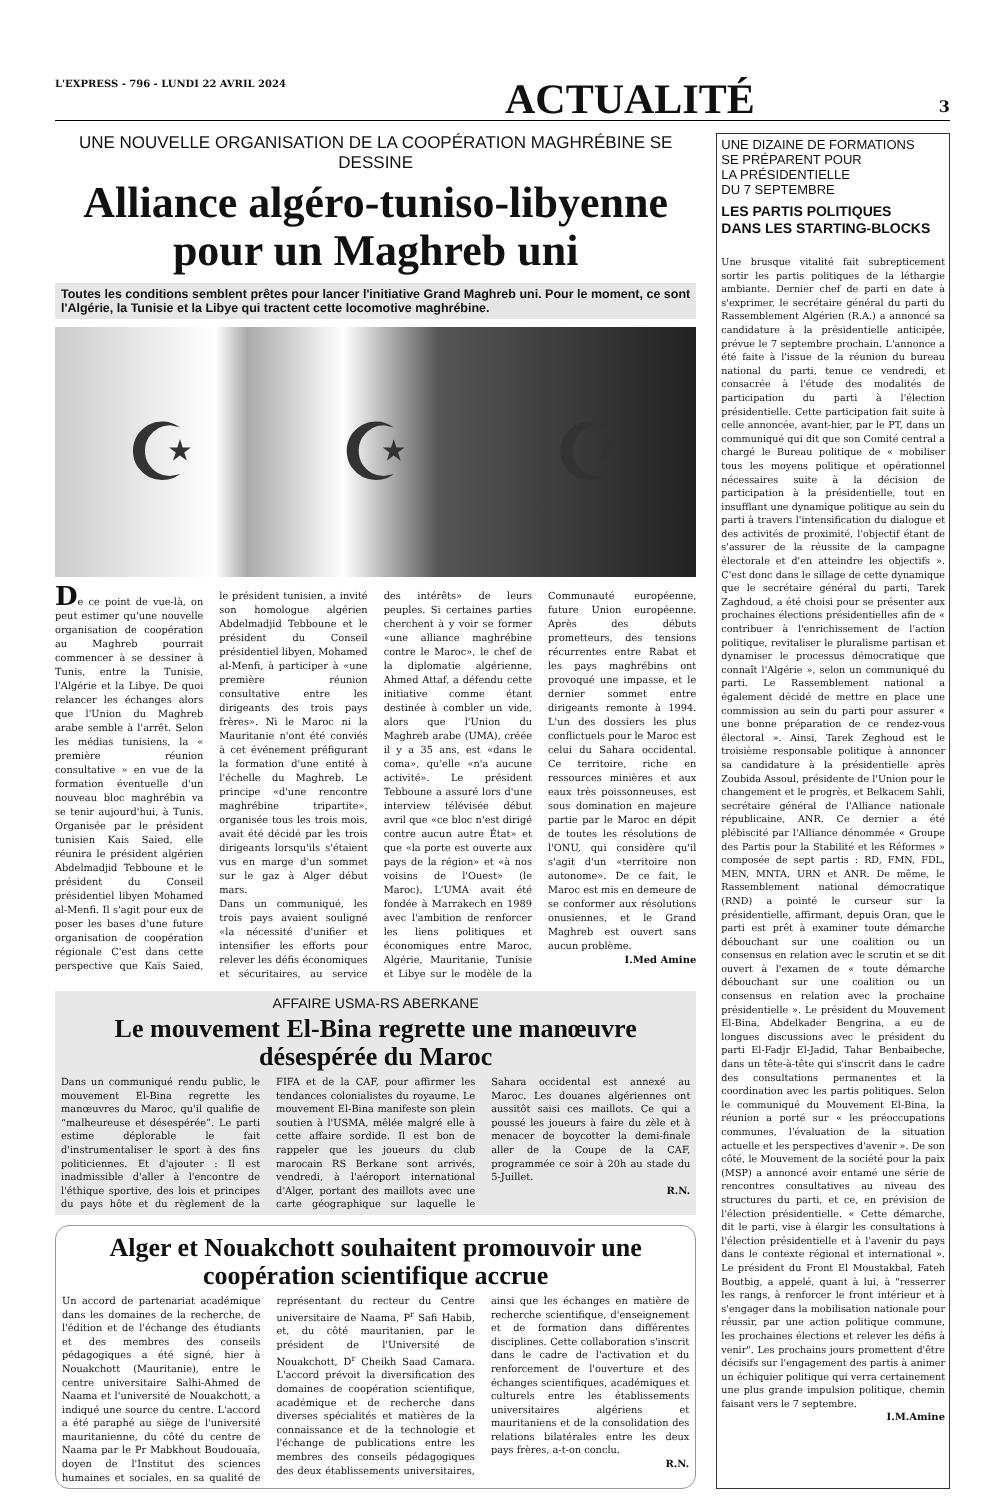L'EXPRESS - 796 - LUNDI 22 AVRIL 2024
ACTUALITÉ
3
UNE NOUVELLE ORGANISATION DE LA COOPÉRATION MAGHRÉBINE SE DESSINE
Alliance algéro-tuniso-libyenne
pour un Maghreb uni
Toutes les conditions semblent prêtes pour lancer l'initiative Grand Maghreb uni. Pour le moment, ce sont l'Algérie, la Tunisie et la Libye qui tractent cette locomotive maghrébine.
☪ ☪ ☪
De ce point de vue-là, on peut estimer qu'une nouvelle organisation de coopération au Maghreb pourrait commencer à se dessiner à Tunis, entre la Tunisie, l'Algérie et la Libye. De quoi relancer les échanges alors que l'Union du Maghreb arabe semble à l'arrêt. Selon les médias tunisiens, la « première réunion consultative » en vue de la formation éventuelle d'un nouveau bloc maghrébin va se tenir aujourd'hui, à Tunis. Organisée par le président tunisien Kais Saied, elle réunira le président algérien Abdelmadjid Tebboune et le président du Conseil présidentiel libyen Mohamed al-Menfi. Il s'agit pour eux de poser les bases d'une future organisation de coopération régionale C'est dans cette perspective que Kaïs Saied, le président tunisien, a invité son homologue algérien Abdelmadjid Tebboune et le président du Conseil présidentiel libyen, Mohamed al-Menfi, à participer à «une première réunion consultative entre les dirigeants des trois pays frères». Ni le Maroc ni la Mauritanie n'ont été conviés à cet événement préfigurant la formation d'une entité à l'échelle du Maghreb. Le principe «d'une rencontre maghrébine tripartite», organisée tous les trois mois, avait été décidé par les trois dirigeants lorsqu'ils s'étaient vus en marge d'un sommet sur le gaz à Alger début mars.
Dans un communiqué, les trois pays avaient souligné «la nécessité d'unifier et intensifier les efforts pour relever les défis économiques et sécuritaires, au service des intérêts» de leurs peuples. Si certaines parties cherchent à y voir se former «une alliance maghrébine contre le Maroc», le chef de la diplomatie algérienne, Ahmed Attaf, a défendu cette initiative comme étant destinée à combler un vide, alors que l'Union du Maghreb arabe (UMA), créée il y a 35 ans, est «dans le coma», qu'elle «n'a aucune activité». Le président Tebboune a assuré lors d'une interview télévisée début avril que «ce bloc n'est dirigé contre aucun autre État» et que «la porte est ouverte aux pays de la région» et «à nos voisins de l'Ouest» (le Maroc). L'UMA avait été fondée à Marrakech en 1989 avec l'ambition de renforcer les liens politiques et économiques entre Maroc, Algérie, Mauritanie, Tunisie et Libye sur le modèle de la Communauté européenne, future Union européenne. Après des débuts prometteurs, des tensions récurrentes entre Rabat et les pays maghrébins ont provoqué une impasse, et le dernier sommet entre dirigeants remonte à 1994. L'un des dossiers les plus conflictuels pour le Maroc est celui du Sahara occidental. Ce territoire, riche en ressources minières et aux eaux très poissonneuses, est sous domination en majeure partie par le Maroc en dépit de toutes les résolutions de l'ONU, qui considère qu'il s'agit d'un «territoire non autonome». De ce fait, le Maroc est mis en demeure de se conformer aux résolutions onusiennes, et le Grand Maghreb est ouvert sans aucun problème.
I.Med Amine
AFFAIRE USMA-RS ABERKANE
Le mouvement El-Bina regrette une manœuvre désespérée du Maroc
Dans un communiqué rendu public, le mouvement El-Bina regrette les manœuvres du Maroc, qu'il qualifie de “malheureuse et désespérée”. Le parti estime déplorable le fait d'instrumentaliser le sport à des fins politiciennes. Et d'ajouter : Il est inadmissible d'aller à l'encontre de l'éthique sportive, des lois et principes du pays hôte et du règlement de la FIFA et de la CAF, pour affirmer les tendances colonialistes du royaume. Le mouvement El-Bina manifeste son plein soutien à l'USMA, mêlée malgré elle à cette affaire sordide. Il est bon de rappeler que les joueurs du club marocain RS Berkane sont arrivés, vendredi, à l'aéroport international d'Alger, portant des maillots avec une carte géographique sur laquelle le Sahara occidental est annexé au Maroc. Les douanes algériennes ont aussitôt saisi ces maillots. Ce qui a poussé les joueurs à faire du zèle et à menacer de boycotter la demi-finale aller de la Coupe de la CAF, programmée ce soir à 20h au stade du 5-Juillet.
R.N.
Alger et Nouakchott souhaitent promouvoir une coopération scientifique accrue
Un accord de partenariat académique dans les domaines de la recherche, de l'édition et de l'échange des étudiants et des membres des conseils pédagogiques a été signé, hier à Nouakchott (Mauritanie), entre le centre universitaire Salhi-Ahmed de Naama et l'université de Nouakchott, a indiqué une source du centre. L'accord a été paraphé au siège de l'université mauritanienne, du côté du centre de Naama par le Pr Mabkhout Boudouaïa, doyen de l'Institut des sciences humaines et sociales, en sa qualité de représentant du recteur du Centre universitaire de Naama, P<sup>r</sup> Safi Habib, et, du côté mauritanien, par le président de l'Université de Nouakchott, D<sup>r</sup> Cheikh Saad Camara. L'accord prévoit la diversification des domaines de coopération scientifique, académique et de recherche dans diverses spécialités et matières de la connaissance et de la technologie et l'échange de publications entre les membres des conseils pédagogiques des deux établissements universitaires, ainsi que les échanges en matière de recherche scientifique, d'enseignement et de formation dans différentes disciplines. Cette collaboration s'inscrit dans le cadre de l'activation et du renforcement de l'ouverture et des échanges scientifiques, académiques et culturels entre les établissements universitaires algériens et mauritaniens et de la consolidation des relations bilatérales entre les deux pays frères, a-t-on conclu.
R.N.
UNE DIZAINE DE FORMATIONS
SE PRÉPARENT POUR
LA PRÉSIDENTIELLE
DU 7 SEPTEMBRE
LES PARTIS POLITIQUES
DANS LES STARTING-BLOCKS
Une brusque vitalité fait subrepticement sortir les partis politiques de la léthargie ambiante. Dernier chef de parti en date à s'exprimer, le secrétaire général du parti du Rassemblement Algérien (R.A.) a annoncé sa candidature à la présidentielle anticipée, prévue le 7 septembre prochain. L'annonce a été faite à l'issue de la réunion du bureau national du parti, tenue ce vendredi, et consacrée à l'étude des modalités de participation du parti à l'élection présidentielle. Cette participation fait suite à celle annoncée, avant-hier, par le PT, dans un communiqué qui dit que son Comité central a chargé le Bureau politique de « mobiliser tous les moyens politique et opérationnel nécessaires suite à la décision de participation à la présidentielle, tout en insufflant une dynamique politique au sein du parti à travers l'intensification du dialogue et des activités de proximité, l'objectif étant de s'assurer de la réussite de la campagne électorale et d'en atteindre les objectifs ». C'est donc dans le sillage de cette dynamique que le secrétaire général du parti, Tarek Zaghdoud, a été choisi pour se présenter aux prochaines élections présidentielles afin de « contribuer à l'enrichissement de l'action politique, revitaliser le pluralisme partisan et dynamiser le processus démocratique que connaît l'Algérie », selon un communiqué du parti. Le Rassemblement national a également décidé de mettre en place une commission au sein du parti pour assurer « une bonne préparation de ce rendez-vous électoral ». Ainsi, Tarek Zeghoud est le troisième responsable politique à annoncer sa candidature à la présidentielle après Zoubida Assoul, présidente de l'Union pour le changement et le progrès, et Belkacem Sahli, secrétaire général de l'Alliance nationale républicaine, ANR. Ce dernier a été plébiscité par l'Alliance dénommée « Groupe des Partis pour la Stabilité et les Réformes » composée de sept partis : RD, FMN, FDL, MEN, MNTA, URN et ANR. De même, le Rassemblement national démocratique (RND) a pointé le curseur sur la présidentielle, affirmant, depuis Oran, que le parti est prêt à examiner toute démarche débouchant sur une coalition ou un consensus en relation avec le scrutin et se dit ouvert à l'examen de « toute démarche débouchant sur une coalition ou un consensus en relation avec la prochaine présidentielle ». Le président du Mouvement El-Bina, Abdelkader Bengrina, a eu de longues discussions avec le président du parti El-Fadjr El-Jadid, Tahar Benbaibeche, dans un tête-à-tête qui s'inscrit dans le cadre des consultations permanentes et la coordination avec les partis politiques. Selon le communiqué du Mouvement El-Bina, la réunion a porté sur « les préoccupations communes, l'évaluation de la situation actuelle et les perspectives d'avenir ». De son côté, le Mouvement de la société pour la paix (MSP) a annoncé avoir entamé une série de rencontres consultatives au niveau des structures du parti, et ce, en prévision de l'élection présidentielle. « Cette démarche, dit le parti, vise à élargir les consultations à l'élection présidentielle et à l'avenir du pays dans le contexte régional et international ». Le président du Front El Moustakbal, Fateh Boutbig, a appelé, quant à lui, à "resserrer les rangs, à renforcer le front intérieur et à s'engager dans la mobilisation nationale pour réussir, par une action politique commune, les prochaines élections et relever les défis à venir". Les prochains jours promettent d'être décisifs sur l'engagement des partis à animer un échiquier politique qui verra certainement une plus grande impulsion politique, chemin faisant vers le 7 septembre.
I.M.Amine